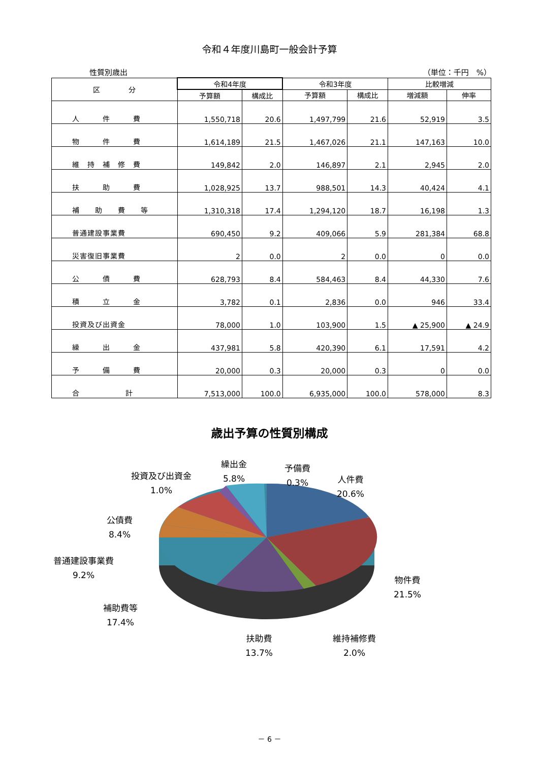令和４年度川島町一般会計予算
性質別歳出 （単位：千円　%）
| 区 分 | 令和4年度 | | 令和3年度 | | 比較増減 | |
| --- | --- | --- | --- | --- | --- | --- |
| | 予算額 | 構成比 | 予算額 | 構成比 | 増減額 | 伸率 |
| 人 件 費 | 1,550,718 | 20.6 | 1,497,799 | 21.6 | 52,919 | 3.5 |
| 物 件 費 | 1,614,189 | 21.5 | 1,467,026 | 21.1 | 147,163 | 10.0 |
| 維 持 補 修 費 | 149,842 | 2.0 | 146,897 | 2.1 | 2,945 | 2.0 |
| 扶 助 費 | 1,028,925 | 13.7 | 988,501 | 14.3 | 40,424 | 4.1 |
| 補 助 費 等 | 1,310,318 | 17.4 | 1,294,120 | 18.7 | 16,198 | 1.3 |
| 普通建設事業費 | 690,450 | 9.2 | 409,066 | 5.9 | 281,384 | 68.8 |
| 災害復旧事業費 | 2 | 0.0 | 2 | 0.0 | 0 | 0.0 |
| 公 債 費 | 628,793 | 8.4 | 584,463 | 8.4 | 44,330 | 7.6 |
| 積 立 金 | 3,782 | 0.1 | 2,836 | 0.0 | 946 | 33.4 |
| 投資及び出資金 | 78,000 | 1.0 | 103,900 | 1.5 | ▲ 25,900 | ▲ 24.9 |
| 繰 出 金 | 437,981 | 5.8 | 420,390 | 6.1 | 17,591 | 4.2 |
| 予 備 費 | 20,000 | 0.3 | 20,000 | 0.3 | 0 | 0.0 |
| 合 計 | 7,513,000 | 100.0 | 6,935,000 | 100.0 | 578,000 | 8.3 |
歳出予算の性質別構成
投資及び出資金
1.0%
繰出金
5.8%
予備費
0.3%
人件費
20.6%
公債費
8.4%
普通建設事業費
9.2%
物件費
21.5%
補助費等
17.4%
扶助費
13.7%
維持補修費
2.0%
－ 6 －